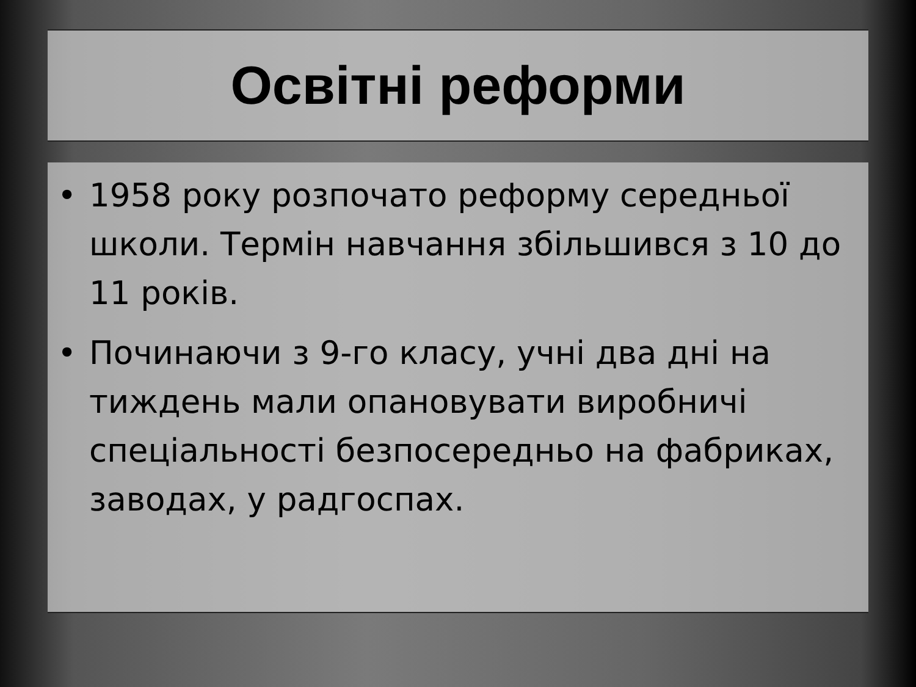Освітні реформи
• 1958 року розпочато реформу середньої школи. Термін навчання збільшився з 10 до 11 років.
• Починаючи з 9-го класу, учні два дні на тиждень мали опановувати виробничі спеціальності безпосередньо на фабриках, заводах, у радгоспах.